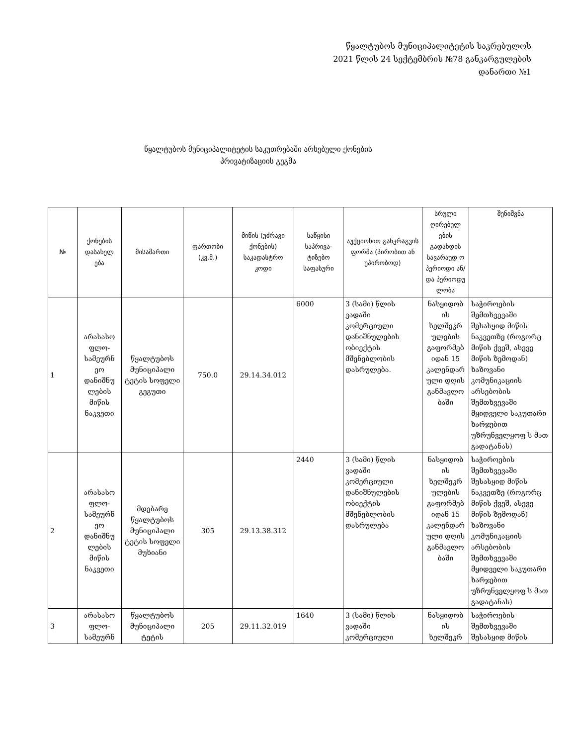წყალტუბოს მუნიციპალიტეტის საკრებულოს
2021 წლის 24 სექტემბრის №78 განკარგულების
დანართი №1
წყალტუბოს მუნიციპალიტეტის საკუთრებაში არსებული ქონების
პრივატიზაციის გეგმა
| № | ქონების დასახელ ება | მისამართი | ფართობი (კვ.მ.) | მიწის (უძრავი ქონების) საკადასტრო კოდი | საწყისი საპრივა-ტიზებო საფასური | აუქციონით განკრაგვის ფორმა (პირობით ან უპირობოდ) | სრული ღირებულ ების გადახდის სავარაუდ ო პერიოდი ან/და პერიოდუ ლობა | შენიშვნა |
| --- | --- | --- | --- | --- | --- | --- | --- | --- |
| 1 | არასასო ფლო-სამეურნ ეო დანიშნუ ლების მიწის ნაკვეთი | წყალტუბოს მუნიციპალი ტეტის სოფელი გეგუთი | 750.0 | 29.14.34.012 | 6000 | 3 (სამი) წლის ვადაში კომერციული დანიშნულების ობიექტის მშენებლობის დასრულება. | ნასყიდობ ის ხელშეკრ ულების გაფორმებ იდან 15 კალენდარ ული დღის განმავლო ბაში | საჭიროების შემთხვევაში შესასყიდ მიწის ნაკვეთზე (როგორც მიწის ქვეშ, ასევე მიწის ზემოდან) ხაზოვანი კომუნიკაციის არსებობის შემთხვევაში მყიდველი საკუთარი ხარჯებით უზრუნველყოფ ს მათ გადატანას) |
| 2 | არასასო ფლო-სამეურნ ეო დანიშნუ ლების მიწის ნაკვეთი | მდებარე წყალტუბოს მუნიციპალი ტეტის სოფელი მუხიანი | 305 | 29.13.38.312 | 2440 | 3 (სამი) წლის ვადაში კომერციული დანიშნულების ობიექტის მშენებლობის დასრულება | ნასყიდობ ის ხელშეკრ ულების გაფორმებ იდან 15 კალენდარ ული დღის განმავლო ბაში | საჭიროების შემთხვევაში შესასყიდ მიწის ნაკვეთზე (როგორც მიწის ქვეშ, ასევე მიწის ზემოდან) ხაზოვანი კომუნიკაციის არსებობის შემთხვევაში მყიდველი საკუთარი ხარჯებით უზრუნველყოფ ს მათ გადატანას) |
| 3 | არასასო ფლო-სამეურნ | წყალტუბოს მუნიციპალი ტეტის | 205 | 29.11.32.019 | 1640 | 3 (სამი) წლის ვადაში კომერციული | ნასყიდობ ის ხელშეკრ | საჭიროების შემთხვევაში შესასყიდ მიწის |